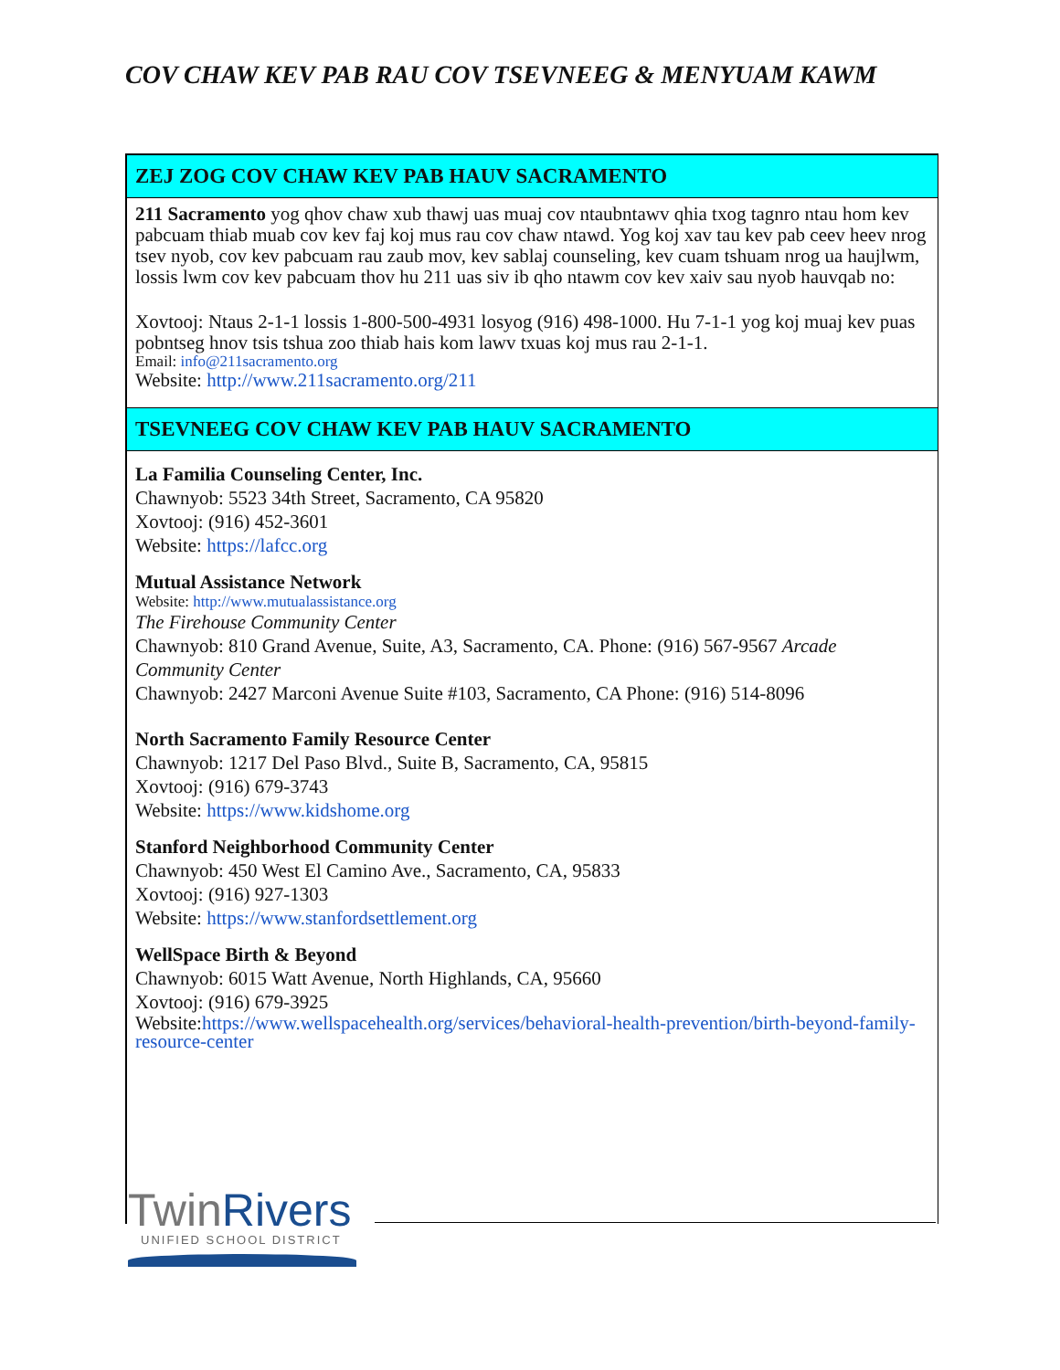COV CHAW KEV PAB RAU COV TSEVNEEG & MENYUAM KAWM
ZEJ ZOG COV CHAW KEV PAB HAUV SACRAMENTO
211 Sacramento yog qhov chaw xub thawj uas muaj cov ntaubntawv qhia txog tagnro ntau hom kev pabcuam thiab muab cov kev faj koj mus rau cov chaw ntawd. Yog koj xav tau kev pab ceev heev nrog tsev nyob, cov kev pabcuam rau zaub mov, kev sablaj counseling, kev cuam tshuam nrog ua haujlwm, lossis lwm cov kev pabcuam thov hu 211 uas siv ib qho ntawm cov kev xaiv sau nyob hauvqab no:
Xovtooj: Ntaus 2-1-1 lossis 1-800-500-4931 losyog (916) 498-1000. Hu 7-1-1 yog koj muaj kev puas pobntseg hnov tsis tshua zoo thiab hais kom lawv txuas koj mus rau 2-1-1.
Email: info@211sacramento.org
Website: http://www.211sacramento.org/211
TSEVNEEG COV CHAW KEV PAB HAUV SACRAMENTO
La Familia Counseling Center, Inc.
Chawnyob: 5523 34th Street, Sacramento, CA 95820
Xovtooj: (916) 452-3601
Website: https://lafcc.org
Mutual Assistance Network
Website: http://www.mutualassistance.org
The Firehouse Community Center
Chawnyob: 810 Grand Avenue, Suite, A3, Sacramento, CA. Phone: (916) 567-9567 Arcade Community Center
Chawnyob: 2427 Marconi Avenue Suite #103, Sacramento, CA Phone: (916) 514-8096
North Sacramento Family Resource Center
Chawnyob: 1217 Del Paso Blvd., Suite B, Sacramento, CA, 95815
Xovtooj: (916) 679-3743
Website: https://www.kidshome.org
Stanford Neighborhood Community Center
Chawnyob: 450 West El Camino Ave., Sacramento, CA, 95833
Xovtooj: (916) 927-1303
Website: https://www.stanfordsettlement.org
WellSpace Birth & Beyond
Chawnyob: 6015 Watt Avenue, North Highlands, CA, 95660
Xovtooj: (916) 679-3925
Website:https://www.wellspacehealth.org/services/behavioral-health-prevention/birth-beyond-family-resource-center
TwinRivers
UNIFIED SCHOOL DISTRICT